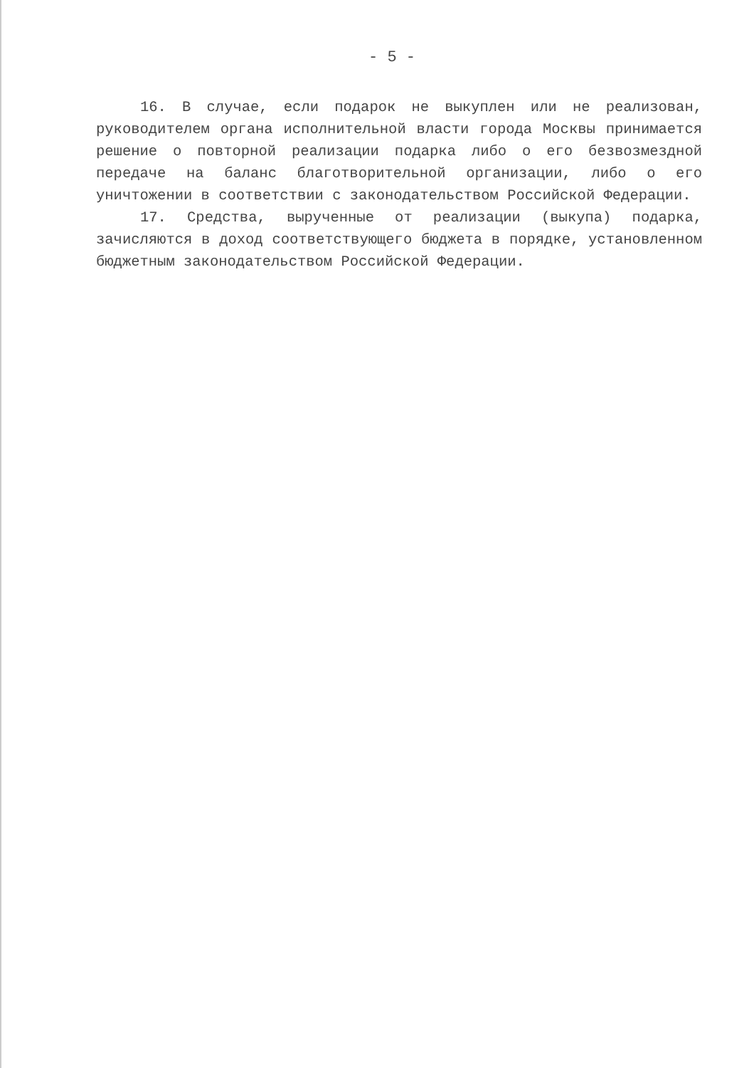- 5 -
16. В случае, если подарок не выкуплен или не реализован, руководителем органа исполнительной власти города Москвы принимается решение о повторной реализации подарка либо о его безвозмездной передаче на баланс благотворительной организации, либо о его уничтожении в соответствии с законодательством Российской Федерации.
17. Средства, вырученные от реализации (выкупа) подарка, зачисляются в доход соответствующего бюджета в порядке, установленном бюджетным законодательством Российской Федерации.